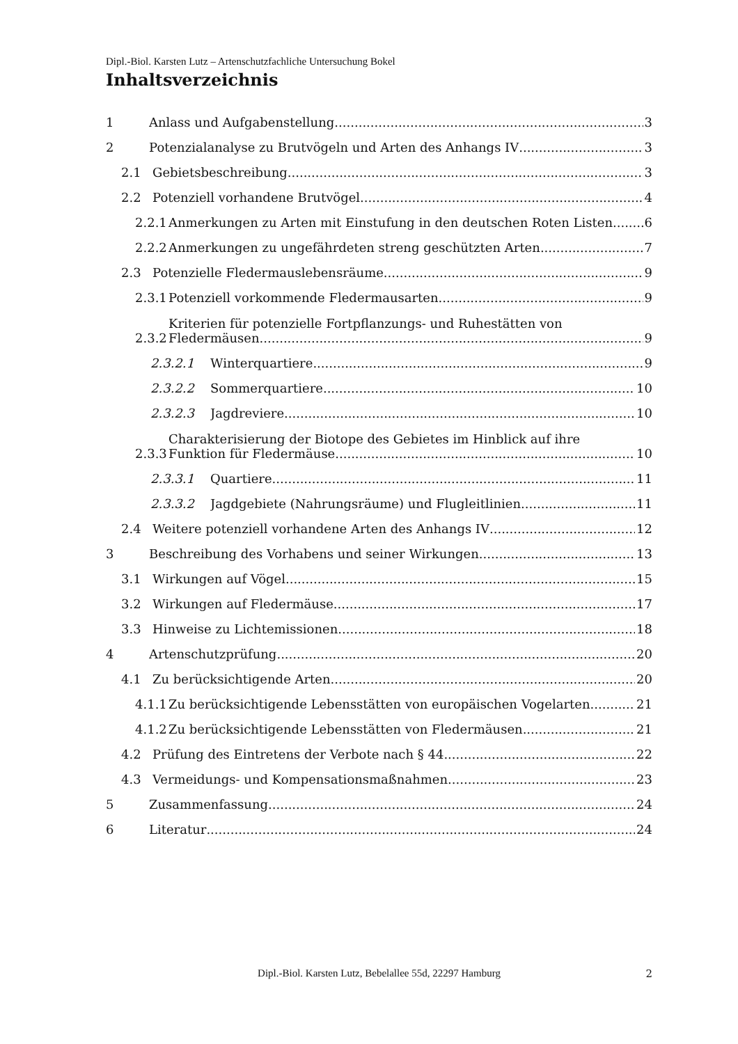Dipl.-Biol. Karsten Lutz – Artenschutzfachliche Untersuchung Bokel
Inhaltsverzeichnis
1 Anlass und Aufgabenstellung 3
2 Potenzialanalyse zu Brutvögeln und Arten des Anhangs IV 3
2.1 Gebietsbeschreibung 3
2.2 Potenziell vorhandene Brutvögel 4
2.2.1 Anmerkungen zu Arten mit Einstufung in den deutschen Roten Listen 6
2.2.2 Anmerkungen zu ungefährdeten streng geschützten Arten 7
2.3 Potenzielle Fledermauslebensräume 9
2.3.1 Potenziell vorkommende Fledermausarten 9
2.3.2 Kriterien für potenzielle Fortpflanzungs- und Ruhestätten von
Fledermäusen 9
2.3.2.1 Winterquartiere 9
2.3.2.2 Sommerquartiere 10
2.3.2.3 Jagdreviere 10
2.3.3 Charakterisierung der Biotope des Gebietes im Hinblick auf ihre
Funktion für Fledermäuse 10
2.3.3.1 Quartiere 11
2.3.3.2 Jagdgebiete (Nahrungsräume) und Flugleitlinien 11
2.4 Weitere potenziell vorhandene Arten des Anhangs IV 12
3 Beschreibung des Vorhabens und seiner Wirkungen 13
3.1 Wirkungen auf Vögel 15
3.2 Wirkungen auf Fledermäuse 17
3.3 Hinweise zu Lichtemissionen 18
4 Artenschutzprüfung 20
4.1 Zu berücksichtigende Arten 20
4.1.1 Zu berücksichtigende Lebensstätten von europäischen Vogelarten 21
4.1.2 Zu berücksichtigende Lebensstätten von Fledermäusen 21
4.2 Prüfung des Eintretens der Verbote nach § 44 22
4.3 Vermeidungs- und Kompensationsmaßnahmen 23
5 Zusammenfassung 24
6 Literatur 24
Dipl.-Biol. Karsten Lutz, Bebelallee 55d, 22297 Hamburg 2